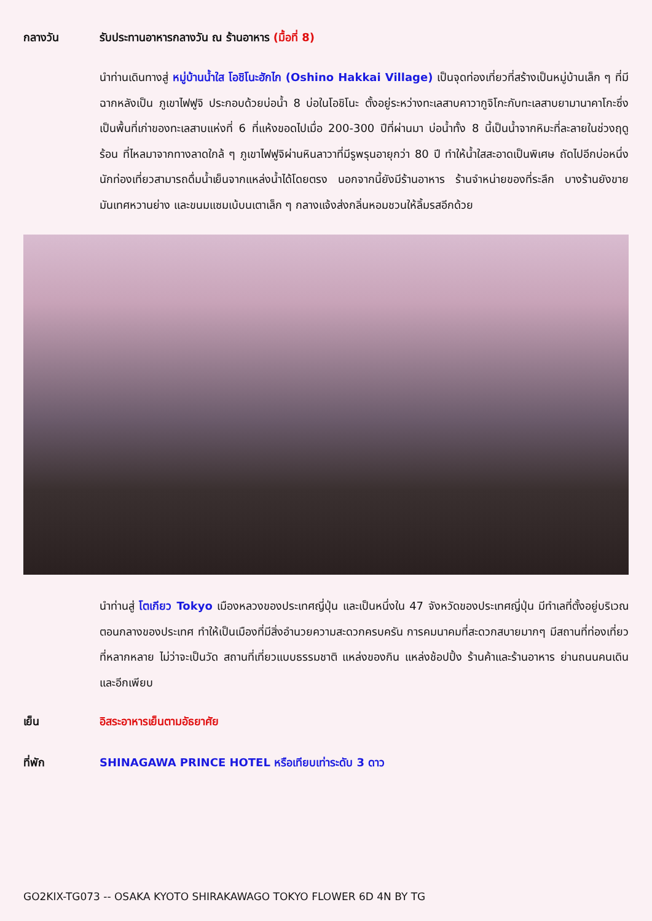กลางวัน รับประทานอาหารกลางวัน ณ ร้านอาหาร (มื้อที่ 8)
นำท่านเดินทางสู่ หมู่บ้านน้ำใส โอชิโนะฮักไก (Oshino Hakkai Village) เป็นจุดท่องเที่ยวที่สร้างเป็นหมู่บ้านเล็ก ๆ ที่มีฉากหลังเป็น ภูเขาไฟฟูจิ ประกอบด้วยบ่อน้ำ 8 บ่อในโอชิโนะ ตั้งอยู่ระหว่างทะเลสาบคาวากูจิโกะกับทะเลสาบยามานาคาโกะซึ่งเป็นพื้นที่เก่าของทะเลสาบแห่งที่ 6 ที่แห้งขอดไปเมื่อ 200-300 ปีที่ผ่านมา บ่อน้ำทั้ง 8 นี้เป็นน้ำจากหิมะที่ละลายในช่วงฤดูร้อน ที่ไหลมาจากทางลาดใกล้ ๆ ภูเขาไฟฟูจิผ่านหินลาวาที่มีรูพรุนอายุกว่า 80 ปี ทำให้น้ำใสสะอาดเป็นพิเศษ ถัดไปอีกบ่อหนึ่ง นักท่องเที่ยวสามารถดื่มน้ำเย็นจากแหล่งน้ำได้โดยตรง นอกจากนี้ยังมีร้านอาหาร ร้านจำหน่ายของที่ระลึก บางร้านยังขายมันเทศหวานย่าง และขนมแซมเบ้บนเตาเล็ก ๆ กลางแจ้งส่งกลิ่นหอมชวนให้ลิ้มรสอีกด้วย
นำท่านสู่ โตเกียว Tokyo เมืองหลวงของประเทศญี่ปุ่น และเป็นหนึ่งใน 47 จังหวัดของประเทศญี่ปุ่น มีทำเลที่ตั้งอยู่บริเวณตอนกลางของประเทศ ทำให้เป็นเมืองที่มีสิ่งอำนวยความสะดวกครบครัน การคมนาคมที่สะดวกสบายมากๆ มีสถานที่ท่องเที่ยวที่หลากหลาย ไม่ว่าจะเป็นวัด สถานที่เที่ยวแบบธรรมชาติ แหล่งของกิน แหล่งช้อปปิ้ง ร้านค้าและร้านอาหาร ย่านถนนคนเดินและอีกเพียบ
เย็น อิสระอาหารเย็นตามอัธยาศัย
ที่พัก SHINAGAWA PRINCE HOTEL หรือเทียบเท่าระดับ 3 ดาว
GO2KIX-TG073 -- OSAKA KYOTO SHIRAKAWAGO TOKYO FLOWER 6D 4N BY TG